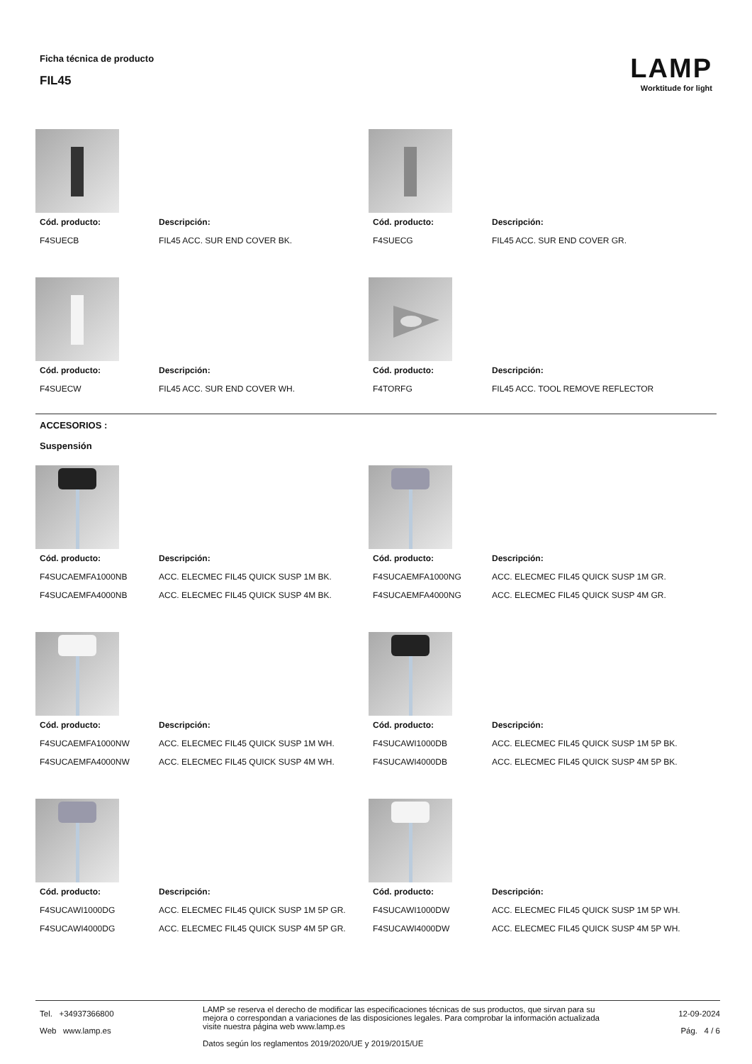Ficha técnica de producto
FIL45
LAMP
Worktitude for light
Cód. producto: Descripción: F4SUECB FIL45 ACC. SUR END COVER BK. Cód. producto: Descripción: F4SUECG FIL45 ACC. SUR END COVER GR.
Cód. producto: Descripción: F4SUECW FIL45 ACC. SUR END COVER WH. Cód. producto: Descripción: F4TORFG FIL45 ACC. TOOL REMOVE REFLECTOR
ACCESORIOS :
Suspensión
Cód. producto: Descripción: F4SUCAEMFA1000NB ACC. ELECMEC FIL45 QUICK SUSP 1M BK. F4SUCAEMFA4000NB ACC. ELECMEC FIL45 QUICK SUSP 4M BK.
Cód. producto: Descripción: F4SUCAEMFA1000NG ACC. ELECMEC FIL45 QUICK SUSP 1M GR. F4SUCAEMFA4000NG ACC. ELECMEC FIL45 QUICK SUSP 4M GR.
Cód. producto: Descripción: F4SUCAEMFA1000NW ACC. ELECMEC FIL45 QUICK SUSP 1M WH. F4SUCAEMFA4000NW ACC. ELECMEC FIL45 QUICK SUSP 4M WH.
Cód. producto: Descripción: F4SUCAWI1000DB ACC. ELECMEC FIL45 QUICK SUSP 1M 5P BK. F4SUCAWI4000DB ACC. ELECMEC FIL45 QUICK SUSP 4M 5P BK.
Cód. producto: Descripción: F4SUCAWI1000DG ACC. ELECMEC FIL45 QUICK SUSP 1M 5P GR. F4SUCAWI4000DG ACC. ELECMEC FIL45 QUICK SUSP 4M 5P GR.
Cód. producto: Descripción: F4SUCAWI1000DW ACC. ELECMEC FIL45 QUICK SUSP 1M 5P WH. F4SUCAWI4000DW ACC. ELECMEC FIL45 QUICK SUSP 4M 5P WH.
Tel. +34937366800
Web www.lamp.es
LAMP se reserva el derecho de modificar las especificaciones técnicas de sus productos, que sirvan para su mejora o correspondan a variaciones de las disposiciones legales. Para comprobar la información actualizada visite nuestra página web www.lamp.es
Datos según los reglamentos 2019/2020/UE y 2019/2015/UE
12-09-2024
Pág. 4 / 6